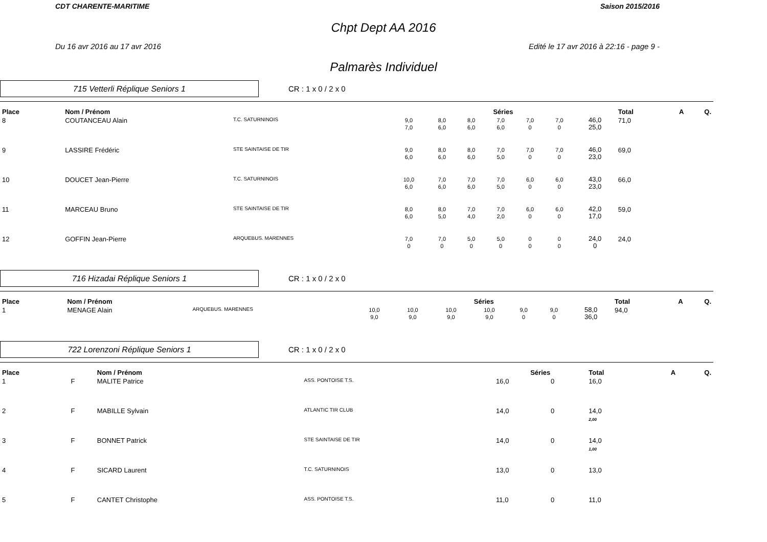CDT CHARENTE-MARITIME Saison 2015/2016
Chpt Dept AA 2016
Du 16 avr 2016 au 17 avr 2016 Edité le 17 avr 2016 à 22:16 - page 9 -
Palmarès Individuel
715 Vetterli Réplique Seniors 1
CR : 1 x 0 / 2 x 0
| Place | | Nom / Prénom | | Séries | | | | | | | Total | A | Q. |
| --- | --- | --- | --- | --- | --- | --- | --- | --- | --- | --- | --- | --- | --- |
| 8 | | COUTANCEAU Alain | T.C. SATURNINOIS | 9,0 7,0 | 8,0 6,0 | 8,0 6,0 | 7,0 6,0 | 7,0 0 | 7,0 0 | 46,0 25,0 | 71,0 | | |
| 9 | | LASSIRE Frédéric | STE SAINTAISE DE TIR | 9,0 6,0 | 8,0 6,0 | 8,0 6,0 | 7,0 5,0 | 7,0 0 | 7,0 0 | 46,0 23,0 | 69,0 | | |
| 10 | | DOUCET Jean-Pierre | T.C. SATURNINOIS | 10,0 6,0 | 7,0 6,0 | 7,0 6,0 | 7,0 5,0 | 6,0 0 | 6,0 0 | 43,0 23,0 | 66,0 | | |
| 11 | | MARCEAU Bruno | STE SAINTAISE DE TIR | 8,0 6,0 | 8,0 5,0 | 7,0 4,0 | 7,0 2,0 | 6,0 0 | 6,0 0 | 42,0 17,0 | 59,0 | | |
| 12 | | GOFFIN Jean-Pierre | ARQUEBUS. MARENNES | 7,0 0 | 7,0 0 | 5,0 0 | 5,0 0 | 0 0 | 0 0 | 24,0 0 | 24,0 | | |
716 Hizadai Réplique Seniors 1
CR : 1 x 0 / 2 x 0
| Place | | Nom / Prénom | | Séries | | | | | | | Total | A | Q. |
| --- | --- | --- | --- | --- | --- | --- | --- | --- | --- | --- | --- | --- | --- |
| 1 | | MENAGE Alain | ARQUEBUS. MARENNES | 10,0 9,0 | 10,0 9,0 | 10,0 9,0 | 10,0 9,0 | 9,0 0 | 9,0 0 | 58,0 36,0 | 94,0 | | |
722 Lorenzoni Réplique Seniors 1
CR : 1 x 0 / 2 x 0
| Place | | Nom / Prénom | | Séries | | | Total | A | Q. |
| --- | --- | --- | --- | --- | --- | --- | --- | --- | --- |
| 1 | F | MALITE Patrice | ASS. PONTOISE T.S. | 16,0 | 0 | | 16,0 | | |
| 2 | F | MABILLE Sylvain | ATLANTIC TIR CLUB | 14,0 | 0 | | 14,0 2,00 | | |
| 3 | F | BONNET Patrick | STE SAINTAISE DE TIR | 14,0 | 0 | | 14,0 1,00 | | |
| 4 | F | SICARD Laurent | T.C. SATURNINOIS | 13,0 | 0 | | 13,0 | | |
| 5 | F | CANTET Christophe | ASS. PONTOISE T.S. | 11,0 | 0 | | 11,0 | | |